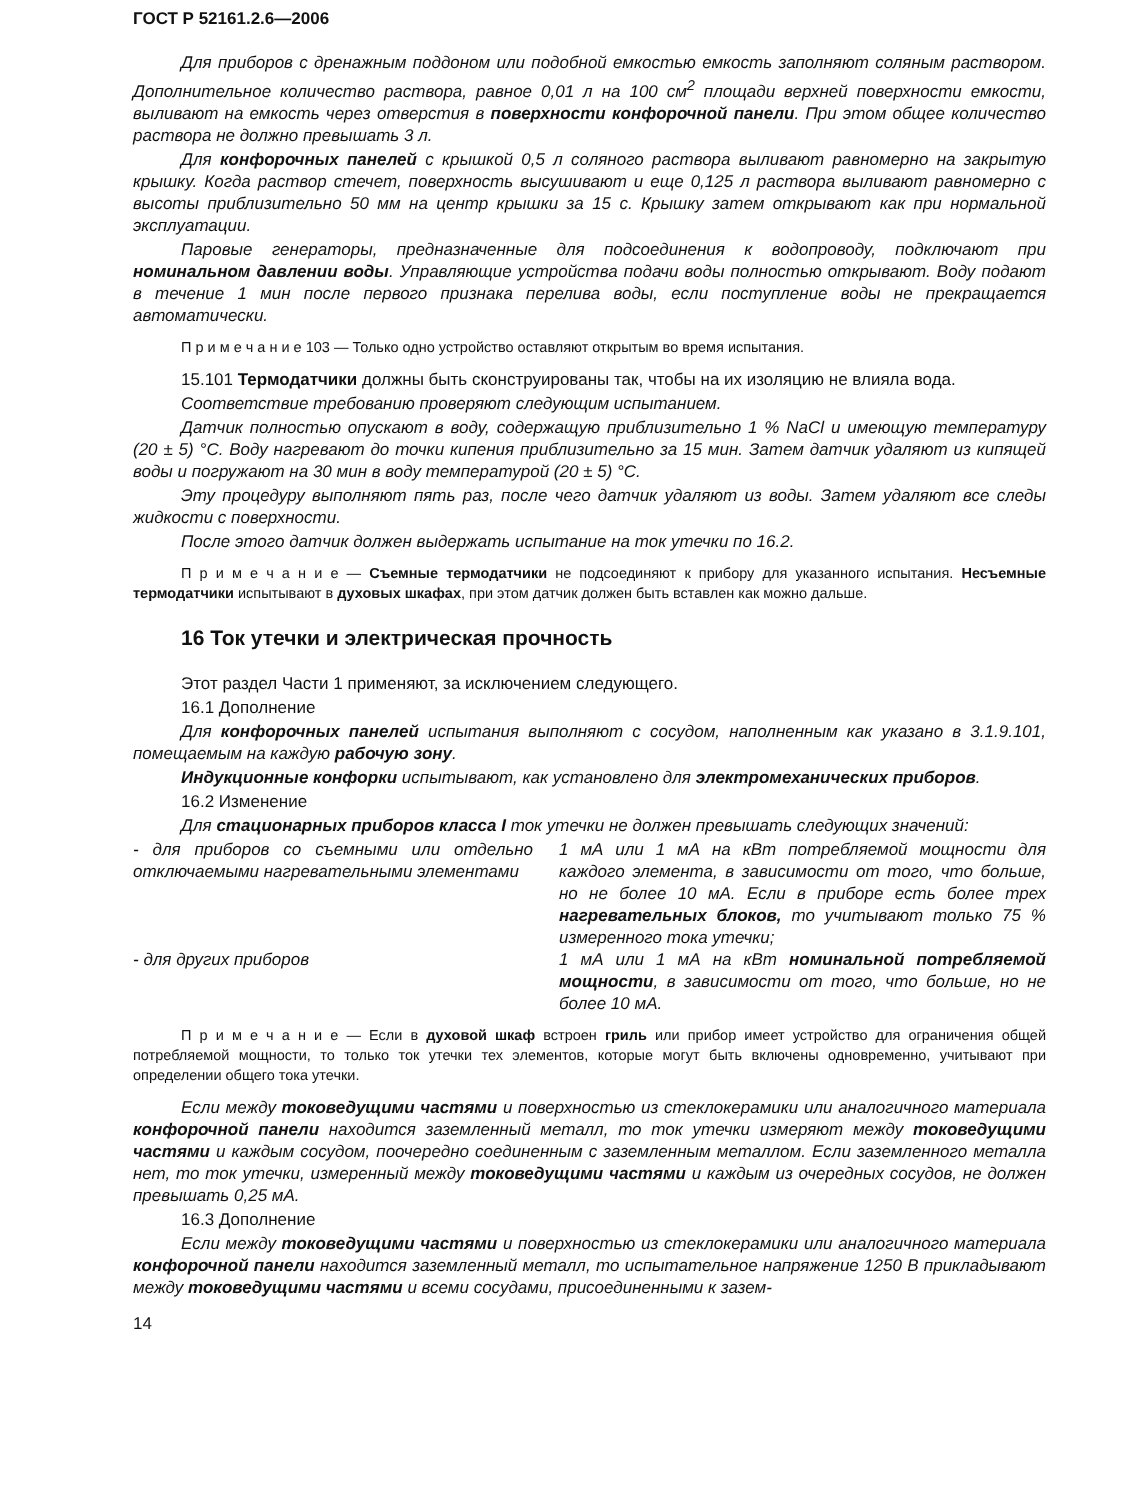ГОСТ Р 52161.2.6—2006
Для приборов с дренажным поддоном или подобной емкостью емкость заполняют соляным раствором. Дополнительное количество раствора, равное 0,01 л на 100 см<sup>2</sup> площади верхней поверхности емкости, выливают на емкость через отверстия в поверхности конфорочной панели. При этом общее количество раствора не должно превышать 3 л.
Для конфорочных панелей с крышкой 0,5 л соляного раствора выливают равномерно на закрытую крышку. Когда раствор стечет, поверхность высушивают и еще 0,125 л раствора выливают равномерно с высоты приблизительно 50 мм на центр крышки за 15 с. Крышку затем открывают как при нормальной эксплуатации.
Паровые генераторы, предназначенные для подсоединения к водопроводу, подключают при номинальном давлении воды. Управляющие устройства подачи воды полностью открывают. Воду подают в течение 1 мин после первого признака перелива воды, если поступление воды не прекращается автоматически.
П р и м е ч а н и е 103 — Только одно устройство оставляют открытым во время испытания.
15.101 Термодатчики должны быть сконструированы так, чтобы на их изоляцию не влияла вода.
Соответствие требованию проверяют следующим испытанием.
Датчик полностью опускают в воду, содержащую приблизительно 1 % NaCl и имеющую температуру (20 ± 5) °С. Воду нагревают до точки кипения приблизительно за 15 мин. Затем датчик удаляют из кипящей воды и погружают на 30 мин в воду температурой (20 ± 5) °С.
Эту процедуру выполняют пять раз, после чего датчик удаляют из воды. Затем удаляют все следы жидкости с поверхности.
После этого датчик должен выдержать испытание на ток утечки по 16.2.
П р и м е ч а н и е — Съемные термодатчики не подсоединяют к прибору для указанного испытания. Несъемные термодатчики испытывают в духовых шкафах, при этом датчик должен быть вставлен как можно дальше.
16 Ток утечки и электрическая прочность
Этот раздел Части 1 применяют, за исключением следующего.
16.1 Дополнение
Для конфорочных панелей испытания выполняют с сосудом, наполненным как указано в 3.1.9.101, помещаемым на каждую рабочую зону.
Индукционные конфорки испытывают, как установлено для электромеханических приборов.
16.2 Изменение
Для стационарных приборов класса I ток утечки не должен превышать следующих значений:
- для приборов со съемными или отдельно отключаемыми нагревательными элементами
1 мА или 1 мА на кВт потребляемой мощности для каждого элемента, в зависимости от того, что больше, но не более 10 мА. Если в приборе есть более трех нагревательных блоков, то учитывают только 75 % измеренного тока утечки;
- для других приборов 1 мА или 1 мА на кВт номинальной потребляемой мощности, в зависимости от того, что больше, но не более 10 мА.
П р и м е ч а н и е — Если в духовой шкаф встроен гриль или прибор имеет устройство для ограничения общей потребляемой мощности, то только ток утечки тех элементов, которые могут быть включены одновременно, учитывают при определении общего тока утечки.
Если между токоведущими частями и поверхностью из стеклокерамики или аналогичного материала конфорочной панели находится заземленный металл, то ток утечки измеряют между токоведущими частями и каждым сосудом, поочередно соединенным с заземленным металлом. Если заземленного металла нет, то ток утечки, измеренный между токоведущими частями и каждым из очередных сосудов, не должен превышать 0,25 мА.
16.3 Дополнение
Если между токоведущими частями и поверхностью из стеклокерамики или аналогичного материала конфорочной панели находится заземленный металл, то испытательное напряжение 1250 В прикладывают между токоведущими частями и всеми сосудами, присоединенными к зазем-
14